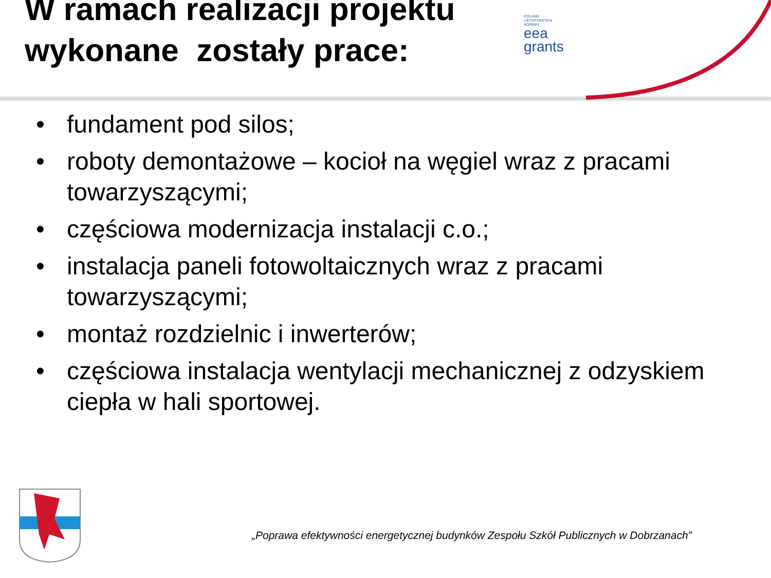W ramach realizacji projektu
wykonane zostały prace:
ICELAND
LIECHTENSTEIN
NORWAY
eea
grants
• fundament pod silos;
• roboty demontażowe – kocioł na węgiel wraz z pracami towarzyszącymi;
• częściowa modernizacja instalacji c.o.;
• instalacja paneli fotowoltaicznych wraz z pracami towarzyszącymi;
• montaż rozdzielnic i inwerterów;
• częściowa instalacja wentylacji mechanicznej z odzyskiem ciepła w hali sportowej.
„Poprawa efektywności energetycznej budynków Zespołu Szkół Publicznych w Dobrzanach”